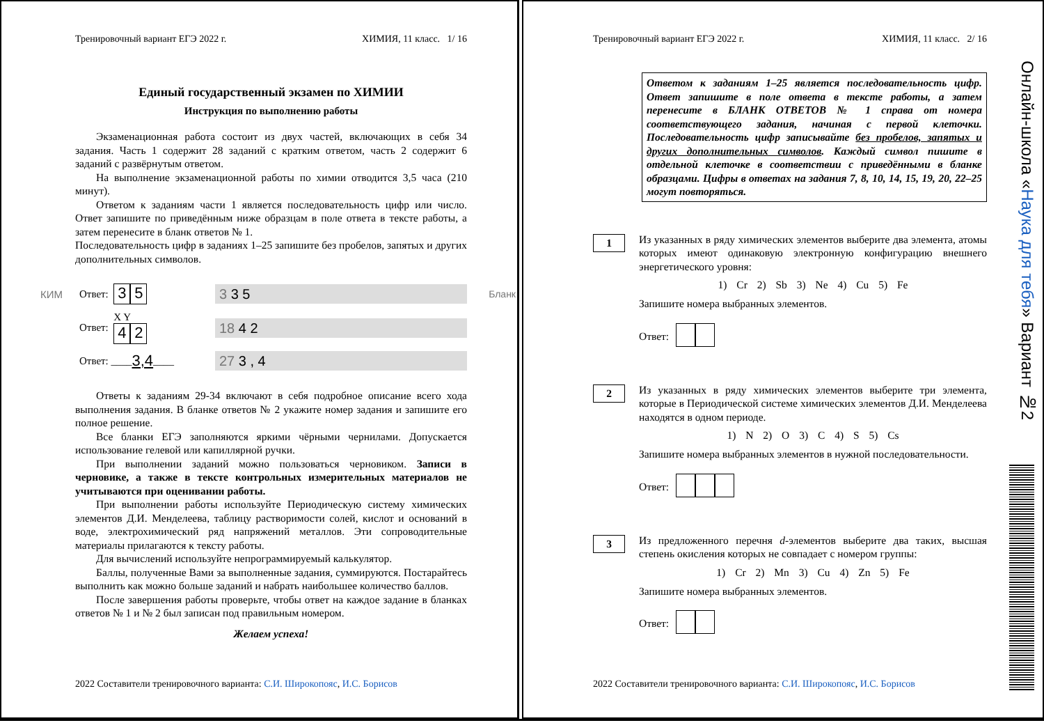Тренировочный вариант ЕГЭ 2022 г. ХИМИЯ, 11 класс. 1/ 16
Единый государственный экзамен по ХИМИИ
Инструкция по выполнению работы
Экзаменационная работа состоит из двух частей, включающих в себя 34 задания. Часть 1 содержит 28 заданий с кратким ответом, часть 2 содержит 6 заданий с развёрнутым ответом.
На выполнение экзаменационной работы по химии отводится 3,5 часа (210 минут).
Ответом к заданиям части 1 является последовательность цифр или число. Ответ запишите по приведённым ниже образцам в поле ответа в тексте работы, а затем перенесите в бланк ответов № 1.
Последовательность цифр в заданиях 1–25 запишите без пробелов, запятых и других дополнительных символов.
КИМ Ответ: 3 5 3 3 5 Бланк
Ответ: X Y
4 2 18 4 2
Ответ: ____ 3,4 ____ 27 3 , 4
Ответы к заданиям 29-34 включают в себя подробное описание всего хода выполнения задания. В бланке ответов № 2 укажите номер задания и запишите его полное решение.
Все бланки ЕГЭ заполняются яркими чёрными чернилами. Допускается использование гелевой или капиллярной ручки.
При выполнении заданий можно пользоваться черновиком. Записи в черновике, а также в тексте контрольных измерительных материалов не учитываются при оценивании работы.
При выполнении работы используйте Периодическую систему химических элементов Д.И. Менделеева, таблицу растворимости солей, кислот и оснований в воде, электрохимический ряд напряжений металлов. Эти сопроводительные материалы прилагаются к тексту работы.
Для вычислений используйте непрограммируемый калькулятор.
Баллы, полученные Вами за выполненные задания, суммируются. Постарайтесь выполнить как можно больше заданий и набрать наибольшее количество баллов.
После завершения работы проверьте, чтобы ответ на каждое задание в бланках ответов № 1 и № 2 был записан под правильным номером.
Желаем успеха!
2022 Составители тренировочного варианта: С.И. Широкопояс, И.С. Борисов
Тренировочный вариант ЕГЭ 2022 г. ХИМИЯ, 11 класс. 2/ 16
Ответом к заданиям 1–25 является последовательность цифр. Ответ запишите в поле ответа в тексте работы, а затем перенесите в БЛАНК ОТВЕТОВ № 1 справа от номера соответствующего задания, начиная с первой клеточки. Последовательность цифр записывайте без пробелов, запятых и других дополнительных символов. Каждый символ пишите в отдельной клеточке в соответствии с приведёнными в бланке образцами. Цифры в ответах на задания 7, 8, 10, 14, 15, 19, 20, 22–25 могут повторяться.
1
Из указанных в ряду химических элементов выберите два элемента, атомы которых имеют одинаковую электронную конфигурацию внешнего энергетического уровня:
1) Cr 2) Sb 3) Ne 4) Cu 5) Fe
Запишите номера выбранных элементов.
Ответ:
2
Из указанных в ряду химических элементов выберите три элемента, которые в Периодической системе химических элементов Д.И. Менделеева находятся в одном периоде.
1) N 2) O 3) C 4) S 5) Cs
Запишите номера выбранных элементов в нужной последовательности.
Ответ:
3
Из предложенного перечня d-элементов выберите два таких, высшая степень окисления которых не совпадает с номером группы:
1) Cr 2) Mn 3) Cu 4) Zn 5) Fe
Запишите номера выбранных элементов.
Ответ:
2022 Составители тренировочного варианта: С.И. Широкопояс, И.С. Борисов
Онлайн-школа «Наука для тебя» Вариант №2